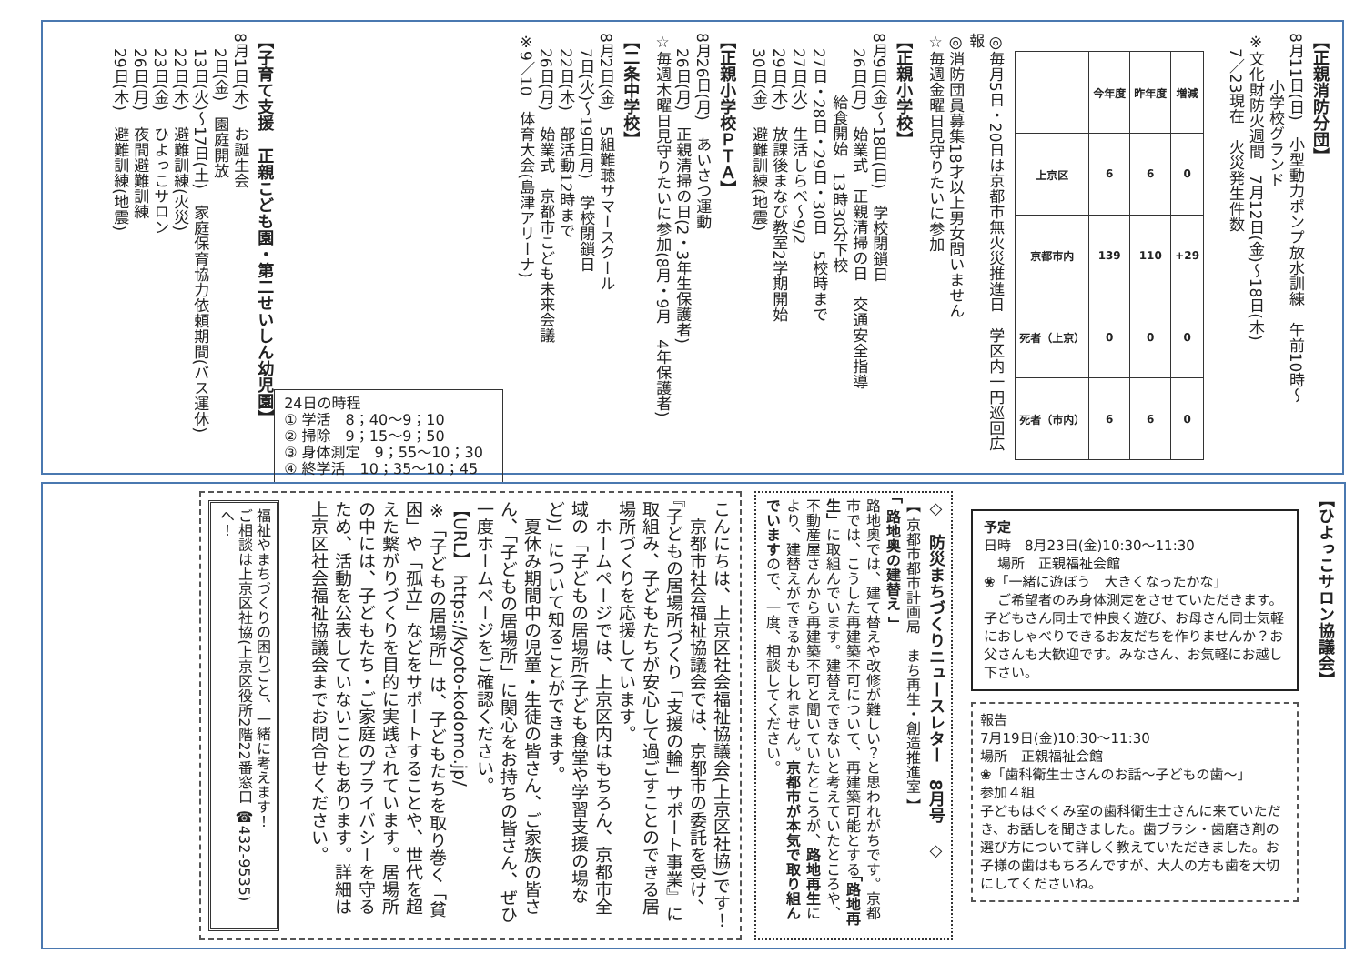【正親消防分団】
8月11日(日)　小型動力ポンプ放水訓練　午前10時～
　　　小学校グランド
※文化財防火週間　7月12日(金)～18日(木)
　7／23現在　火災発生件数
| | 今年度 | 昨年度 | 増減 |
| --- | --- | --- | --- |
| 上京区 | 6 | 6 | 0 |
| 京都市内 | 139 | 110 | +29 |
| 死者（上京） | 0 | 0 | 0 |
| 死者（市内） | 6 | 6 | 0 |
◎毎月5日・20日は京都市無火災推進日　学区内一円巡回広報
◎消防団員募集18才以上男女問いません
☆毎週金曜日見守りたいに参加
【正親小学校】
8月9日(金)～18日(日)　学校閉鎖日
　26日(月)　始業式　正親清掃の日　交通安全指導
　　　　給食開始　13時30分下校
　27日・28日・29日・30日　5校時まで
　27日(火)　生活しらべ～9/2
　29日(木)　放課後まなび教室2学期開始
　30日(金)　避難訓練(地震)
【正親小学校ＰＴＡ】
8月26日(月)　あいさつ運動
　26日(月)　正親清掃の日(2・3年生保護者)
☆毎週木曜日見守りたいに参加(8月・9月　4年保護者)
【二条中学校】
8月2日(金)　5組難聴サマースクール
　7日(火)～19日(月)　学校閉鎖日
　22日(木)　部活動12時まで
　26日(月)　始業式　京都市こども未来会議
※9／10　体育大会(島津アリーナ)
24日の時程
① 学活　8；40～9；10
② 掃除　9；15～9；50
③ 身体測定　9；55～10；30
④ 終学活　10；35～10；45
【子育て支援　正親こども園・第二せいしん幼児園】
8月1日(木)　お誕生会
　2日(金)　園庭開放
　13日(火)～17日(土)　家庭保育協力依頼期間(バス運休)
　22日(木)　避難訓練(火災)
　23日(金)　ひよっこサロン
　26日(月)　夜間避難訓練
　29日(木)　避難訓練(地震)
【ひよっこサロン協議会】
予定
日時　8月23日(金)10:30～11:30
　場所　正親福祉会館
❀「一緒に遊ぼう　大きくなったかな」
　ご希望者のみ身体測定をさせていただきます。
子どもさん同士で仲良く遊び、お母さん同士気軽におしゃべりできるお友だちを作りませんか？お父さんも大歓迎です。みなさん、お気軽にお越し下さい。
報告
7月19日(金)10:30～11:30
場所　正親福祉会館
❀「歯科衛生士さんのお話～子どもの歯～」
参加４組
子どもはぐくみ室の歯科衛生士さんに来ていただき、お話しを聞きました。歯ブラシ・歯磨き剤の選び方について詳しく教えていただきました。お子様の歯はもちろんですが、大人の方も歯を大切にしてくださいね。
◇　防災まちづくりニュースレター　8月号　◇
【 京都市都市計画局　まち再生・創造推進室 】
「 路地奥の建替え 」
路地奥では、建て替えや改修が難しい？と思われがちです。京都市では、こうした再建築不可について、再建築可能とする「路地再生」に取組んでいます。建替えできないと考えていたところや、不動産屋さんから再建築不可と聞いていたところが、路地再生により、建替えができるかもしれません。京都市が本気で取り組んでいますので、一度、相談してください。
こんにちは、上京区社会福祉協議会(上京区社協)です！
　京都市社会福祉協議会では、京都市の委託を受け、『子どもの居場所づくり「支援の輪」サポート事業』に取組み、子どもたちが安心して過ごすことのできる居場所づくりを応援しています。
　ホームページでは、上京区内はもちろん、京都市全域の「子どもの居場所(子ども食堂や学習支援の場など)」について知ることができます。
　夏休み期間中の児童・生徒の皆さん、ご家族の皆さん、「子どもの居場所」に関心をお持ちの皆さん、ぜひ一度ホームページをご確認ください。
【URL】 https://kyoto-kodomo.jp/
※「子どもの居場所」は、子どもたちを取り巻く「貧困」や「孤立」などをサポートすることや、世代を超えた繋がりづくりを目的に実践されています。居場所の中には、子どもたち・ご家庭のプライバシーを守るため、活動を公表していないこともあります。詳細は上京区社会福祉協議会までお問合せください。
福祉やまちづくりの困りごと、一緒に考えます！
ご相談は上京区社協(上京区役所2階22番窓口 ☎432-9535)へ！